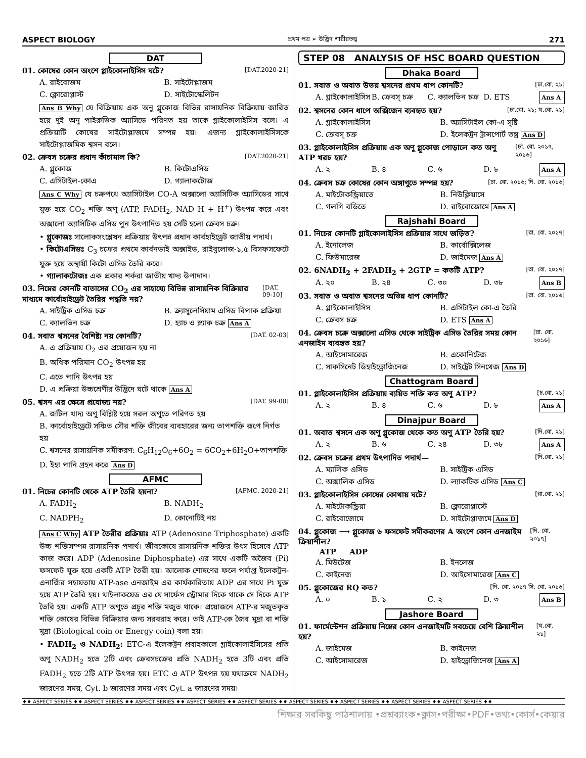ASPECT BIOLOGY প্রথম পত্র ➢ উদ্ভিদ শারীরতত্ত্ব 271
DAT
01. কোষের কোন অংশে গ্লাইকোলাইসিস ঘটে? [DAT.2020-21]
A. রাইবোজম B. সাইটোপ্লাজম C. ক্লোরোপ্লাস্ট D. সাইটোস্কেলিটন
Ans B Why যে বিক্রিয়ায় এক অনু গ্লুকোজ বিভিন্ন রাসায়নিক বিক্রিয়ায় জারিত হয়ে দুই অনু পাইরুভিক অ্যাসিডে পরিণত হয় তাকে গ্লাইকোলাইসিস বলে। এ প্রক্রিয়াটি কোষের সাইটোপ্লাজমে সম্পন্ন হয়। এজন্য গ্লাইকোলাইসিসকে সাইটোপ্লাজমিক শ্বসন বলে।
02. ক্রেবস চক্রের প্রধান কাঁচামাল কি? [DAT.2020-21]
A. গ্লুকোজ B. কিটোএসিড C. এসিটাইল-কোএ D. গ্যালাকটোজ
Ans C Why যে চক্রপথে অ্যাসিটাইল CO-A অক্সালো অ্যাসিটিক অ্যাসিডের সাথে যুক্ত হয়ে CO<sub>2</sub> শক্তি অণু (ATP, FADH<sub>2</sub>, NAD H + H<sup>+</sup>) উৎপন্ন করে এবং অক্সালো অ্যাসিটিক এসিড পুন উৎপাদিত হয় সেটি হলো ক্রেবস চক্র।
• গ্লুকোজঃ সালোকসংশ্লেষন প্রক্রিয়ায় উৎপন্ন প্রধান কার্বহাইড্রেট জাতীয় পদার্থ।
• কিটোএসিডঃ C<sub>3</sub> চক্রের প্রথমে কার্বনডাই অক্সাইড, রাইবুলোজ-১,৫ বিসফসফেটে যুক্ত হয়ে অস্থায়ী কিটো এসিড তৈরি করে।
• গ্যালাকটোজঃ এক প্রকার শর্করা জাতীয় খাদ্য উপাদান।
03. নিম্নের কোনটি বাতাসের CO<sub>2</sub> এর সাহায্যে বিভিন্ন রাসায়নিক বিক্রিয়ার মাধ্যমে কার্বোহাইড্রেট তৈরির পদ্ধতি নয়? [DAT. 09-10]
A. সাইট্রিক এসিড চক্র B. ক্র্যাসুলেসিয়াম এসিড বিপাক প্রক্রিয়া C. ক্যালভিন চক্র D. হ্যাচ ও স্ল্যাক চক্র Ans A
04. সবাত শ্বসনের বৈশিষ্ট্য নয় কোনটি? [DAT. 02-03]
A. এ প্রক্রিয়ায় O<sub>2</sub> এর প্রয়োজন হয় না
B. অধিক পরিমান CO<sub>2</sub> উৎপন্ন হয়
C. এতে পানি উৎপন্ন হয়
D. এ প্রক্রিয়া উচ্চশ্রেণীর উদ্ভিদে ঘটে থাকে Ans A
05. শ্বসন এর ক্ষেত্রে প্রযোজ্য নয়? [DAT. 99-00]
A. জটিল খাদ্য অণু বিশ্লিষ্ট হয়ে সরল অণুতে পরিণত হয়
B. কার্বোহাইড্রেটে সঞ্চিত সৌর শক্তি জীবের ব্যবহারের জন্য তাপশক্তি রূপে নির্গত হয়
C. শ্বসনের রাসায়নিক সমীকরণ: C<sub>6</sub>H<sub>12</sub>O<sub>6</sub>+6O<sub>2</sub> = 6CO<sub>2</sub>+6H<sub>2</sub>O+তাপশক্তি
D. ইহা পানি গ্রহন করে Ans D
AFMC
01. নিচের কোনটি থেকে ATP তৈরি হয়না? [AFMC. 2020-21]
A. FADH<sub>2</sub> B. NADH<sub>2</sub> C. NADPH<sub>2</sub> D. কোনোটিই নয়
Ans C Why ATP তৈরীর প্রক্রিয়াঃ ATP (Adenosine Triphosphate) একটি উচ্চ শক্তিসম্পন্ন রাসায়নিক পদার্থ। জীবকোষে রাসায়নিক শক্তির উৎস হিসেবে ATP কাজ করে। ADP (Adenosine Diphosphate) এর সাথে একটি অজৈব (Pi) ফসফেট যুক্ত হয়ে একটি ATP তৈরী হয়। আলোক শোষণের ফলে পর্যাপ্ত ইলেকট্রন-এনার্জির সহায়তায় ATP-ase এনজাইম এর কার্যকারিতায় ADP এর সাথে Pi যুক্ত হয়ে ATP তৈরি হয়। থাইলাকয়েড এর যে সার্ফেস স্ট্রোমার দিকে থাকে সে দিকে ATP তৈরি হয়। একটি ATP অণুতে প্রচুর শক্তি মজুত থাকে। প্রয়োজনে ATP-র মজুতকৃত শক্তি কোষের বিভিন্ন বিক্রিয়ার জন্য সরবরাহ করে। তাই ATP-কে জৈব মুদ্রা বা শক্তি মুদ্রা (Biological coin or Energy coin) বলা হয়।
• FADH<sub>2</sub> ও NADH<sub>2</sub>: ETC-এ ইলেকট্রন প্রবাহকালে গ্লাইকোলাইসিসের প্রতি অণু NADH<sub>2</sub> হতে 2টি এবং ক্রেবসচক্রের প্রতি NADH<sub>2</sub> হতে 3টি এবং প্রতি FADH<sub>2</sub> হতে 2টি ATP উৎপন্ন হয়। ETC এ ATP উৎপন্ন হয় যথাক্রমে NADH<sub>2</sub> জারণের সময়, Cyt. b জারণের সময় এবং Cyt. a জারণের সময়।
STEP 08 ANALYSIS OF HSC BOARD QUESTION
Dhaka Board
01. সবাত ও অবাত উভয় শ্বসনের প্রথম ধাপ কোনটি? [ঢা.বো. ২১]
A. গ্লাইকোলাইসিস B. ক্রেবস্ চক্র C. ক্যালভিন চক্র D. ETS Ans A
02. শ্বসনের কোন ধাপে অক্সিজেন ব্যবহৃত হয়? [ঢা.বো. ২১; য.বো. ২১]
A. গ্লাইকোলাইসিস B. অ্যাসিটাইল কো-এ সৃষ্টি C. ক্রেবস্ চক্র D. ইলেকট্রন ট্রান্সপোর্ট তন্ত্র Ans D
03. গ্লাইকোলাইসিস প্রক্রিয়ায় এক অণু গ্লুকোজ পোড়ালে কত অণু ATP খরচ হয়? [ঢা. বো. ২০১৭, ২০১৬]
A. ২ B. ৪ C. ৬ D. ৮ Ans A
04. ক্রেবস চক্র কোষের কোন অঙ্গাণুতে সম্পন্ন হয়? [ঢা. বো. ২০১৬; দি. বো. ২০১৬]
A. মাইটোকন্ড্রিয়াতে B. নিউক্লিয়াসে C. গলগি বডিতে D. রাইবোজোমে Ans A
Rajshahi Board
01. নিচের কোনটি গ্লাইকোলাইসিস প্রক্রিয়ার সাথে জড়িত? [রা. বো. ২০১৭]
A. ইনোলেজ B. কার্বোক্সিলেজ C. ফিউমারেজ D. জাইমেজ Ans A
02. 6NADH<sub>2</sub> + 2FADH<sub>2</sub> + 2GTP = কতটি ATP? [রা. বো. ২০১৭]
A. ২০ B. ২৪ C. ৩০ D. ৩৮ Ans B
03. সবাত ও অবাত শ্বসনের অভিন্ন ধাপ কোনটি? [রা. বো. ২০১৬]
A. গ্লাইকোলাইসিস B. এসিটাইল কো-এ তৈরি C. ক্রেবস চক্র D. ETS Ans A
04. ক্রেবস চক্রে অক্সালো এসিড থেকে সাইট্রিক এসিড তৈরির সময় কোন এনজাইম ব্যবহৃত হয়? [রা. বো. ২০১৬]
A. আইসোমারেজ B. একোনিটেজ C. সাকসিনেট ডিহাইড্রোজিনেজ D. সাইট্রেট সিনথেজ Ans D
Chattogram Board
01. গ্লাইকোলাইসিস প্রক্রিয়ায় ব্যয়িত শক্তি কত অণু ATP? [চ.বো. ২১]
A. ২ B. ৪ C. ৬ D. ৮ Ans A
Dinajpur Board
01. অবাত শ্বসনে এক অণু গ্লুকোজ থেকে কত অণু ATP তৈরি হয়? [দি.বো. ২১]
A. ২ B. ৬ C. ২৪ D. ৩৮ Ans A
02. ক্রেবস চক্রের প্রথম উৎপাদিত পদার্থ— [দি.বো. ২১]
A. ম্যালিক এসিড B. সাইট্রিক এসিড C. অক্সালিক এসিড D. ল্যাকটিক এসিড Ans C
03. গ্লাইকোলাইসিস কোষের কোথায় ঘটে? [রা.বো. ২১]
A. মাইটোকন্ড্রিয়া B. ক্লোরোপ্লাস্টে C. রাইবোজোমে D. সাইটোপ্লাজমে Ans D
04. গ্লুকোজ ⟶ গ্লুকোজ ৬ ফসফেট সমীকরণের A অংশে কোন এনজাইম ক্রিয়াশীল?
ATP ADP [দি. বো. ২০১৭]
A. মিউটেজ B. ইনলেজ C. কাইনেজ D. আইসোমারেজ Ans C
05. গ্লুকোজের RQ কত? [দি. বো. ২০১৭ সি. বো. ২০১৬]
A. ০ B. ১ C. ২ D. ৩ Ans B
Jashore Board
01. ফার্মেন্টেশন প্রক্রিয়ায় নিম্নের কোন এনজাইমটি সবচেয়ে বেশি ক্রিয়াশীল হয়? [য.বো. ২১]
A. জাইমেজ B. কাইনেজ C. আইসোমারেজ D. হাইড্রোজিনেজ Ans A
♦♦ ASPECT SERIES ♦♦ ASPECT SERIES ♦♦ ASPECT SERIES ♦♦ ASPECT SERIES ♦♦ ASPECT SERIES ♦♦ ASPECT SERIES ♦♦ ASPECT SERIES ♦♦ ASPECT SERIES ♦♦ ASPECT SERIES ♦♦
শিক্ষার সবকিছু পাঠশালায় •প্রশ্নব্যাংক•ক্লাস•পরীক্ষা•PDF•তথ্য•কোর্স•কেয়ার